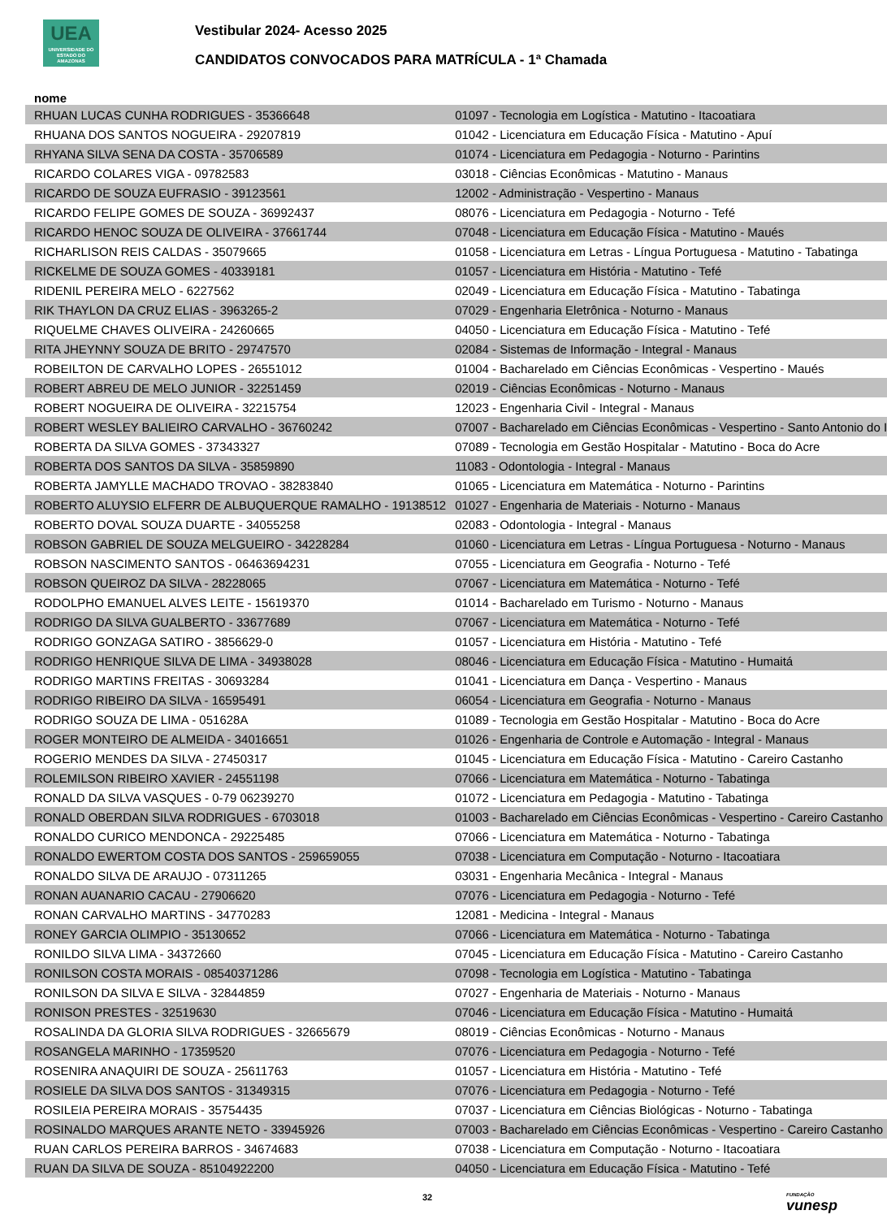UEA
UNIVERSIDADE DO ESTADO DO AMAZONAS
Vestibular 2024- Acesso 2025
CANDIDATOS CONVOCADOS PARA MATRÍCULA - 1ª Chamada
nome
| RHUAN LUCAS CUNHA RODRIGUES - 35366648 | 01097 - Tecnologia em Logística - Matutino - Itacoatiara |
| RHUANA DOS SANTOS NOGUEIRA - 29207819 | 01042 - Licenciatura em Educação Física - Matutino - Apuí |
| RHYANA SILVA SENA DA COSTA - 35706589 | 01074 - Licenciatura em Pedagogia - Noturno - Parintins |
| RICARDO COLARES VIGA - 09782583 | 03018 - Ciências Econômicas - Matutino - Manaus |
| RICARDO DE SOUZA EUFRASIO - 39123561 | 12002 - Administração - Vespertino - Manaus |
| RICARDO FELIPE GOMES DE SOUZA - 36992437 | 08076 - Licenciatura em Pedagogia - Noturno - Tefé |
| RICARDO HENOC SOUZA DE OLIVEIRA - 37661744 | 07048 - Licenciatura em Educação Física - Matutino - Maués |
| RICHARLISON REIS CALDAS - 35079665 | 01058 - Licenciatura em Letras - Língua Portuguesa - Matutino - Tabatinga |
| RICKELME DE SOUZA GOMES - 40339181 | 01057 - Licenciatura em História - Matutino - Tefé |
| RIDENIL PEREIRA MELO - 6227562 | 02049 - Licenciatura em Educação Física - Matutino - Tabatinga |
| RIK THAYLON DA CRUZ ELIAS - 3963265-2 | 07029 - Engenharia Eletrônica - Noturno - Manaus |
| RIQUELME CHAVES OLIVEIRA - 24260665 | 04050 - Licenciatura em Educação Física - Matutino - Tefé |
| RITA JHEYNNY SOUZA DE BRITO - 29747570 | 02084 - Sistemas de Informação - Integral - Manaus |
| ROBEILTON DE CARVALHO LOPES - 26551012 | 01004 - Bacharelado em Ciências Econômicas - Vespertino - Maués |
| ROBERT ABREU DE MELO JUNIOR - 32251459 | 02019 - Ciências Econômicas - Noturno - Manaus |
| ROBERT NOGUEIRA DE OLIVEIRA - 32215754 | 12023 - Engenharia Civil - Integral - Manaus |
| ROBERT WESLEY BALIEIRO CARVALHO - 36760242 | 07007 - Bacharelado em Ciências Econômicas - Vespertino - Santo Antonio do I |
| ROBERTA DA SILVA GOMES - 37343327 | 07089 - Tecnologia em Gestão Hospitalar - Matutino - Boca do Acre |
| ROBERTA DOS SANTOS DA SILVA - 35859890 | 11083 - Odontologia - Integral - Manaus |
| ROBERTA JAMYLLE MACHADO TROVAO - 38283840 | 01065 - Licenciatura em Matemática - Noturno - Parintins |
| ROBERTO ALUYSIO ELFERR DE ALBUQUERQUE RAMALHO - 19138512 | 01027 - Engenharia de Materiais - Noturno - Manaus |
| ROBERTO DOVAL SOUZA DUARTE - 34055258 | 02083 - Odontologia - Integral - Manaus |
| ROBSON GABRIEL DE SOUZA MELGUEIRO - 34228284 | 01060 - Licenciatura em Letras - Língua Portuguesa - Noturno - Manaus |
| ROBSON NASCIMENTO SANTOS - 06463694231 | 07055 - Licenciatura em Geografia - Noturno - Tefé |
| ROBSON QUEIROZ DA SILVA - 28228065 | 07067 - Licenciatura em Matemática - Noturno - Tefé |
| RODOLPHO EMANUEL ALVES LEITE - 15619370 | 01014 - Bacharelado em Turismo - Noturno - Manaus |
| RODRIGO DA SILVA GUALBERTO - 33677689 | 07067 - Licenciatura em Matemática - Noturno - Tefé |
| RODRIGO GONZAGA SATIRO - 3856629-0 | 01057 - Licenciatura em História - Matutino - Tefé |
| RODRIGO HENRIQUE SILVA DE LIMA - 34938028 | 08046 - Licenciatura em Educação Física - Matutino - Humaitá |
| RODRIGO MARTINS FREITAS - 30693284 | 01041 - Licenciatura em Dança - Vespertino - Manaus |
| RODRIGO RIBEIRO DA SILVA - 16595491 | 06054 - Licenciatura em Geografia - Noturno - Manaus |
| RODRIGO SOUZA DE LIMA - 051628A | 01089 - Tecnologia em Gestão Hospitalar - Matutino - Boca do Acre |
| ROGER MONTEIRO DE ALMEIDA - 34016651 | 01026 - Engenharia de Controle e Automação - Integral - Manaus |
| ROGERIO MENDES DA SILVA - 27450317 | 01045 - Licenciatura em Educação Física - Matutino - Careiro Castanho |
| ROLEMILSON RIBEIRO XAVIER - 24551198 | 07066 - Licenciatura em Matemática - Noturno - Tabatinga |
| RONALD DA SILVA VASQUES - 0-79 06239270 | 01072 - Licenciatura em Pedagogia - Matutino - Tabatinga |
| RONALD OBERDAN SILVA RODRIGUES - 6703018 | 01003 - Bacharelado em Ciências Econômicas - Vespertino - Careiro Castanho |
| RONALDO CURICO MENDONCA - 29225485 | 07066 - Licenciatura em Matemática - Noturno - Tabatinga |
| RONALDO EWERTOM COSTA DOS SANTOS - 259659055 | 07038 - Licenciatura em Computação - Noturno - Itacoatiara |
| RONALDO SILVA DE ARAUJO - 07311265 | 03031 - Engenharia Mecânica - Integral - Manaus |
| RONAN AUANARIO CACAU - 27906620 | 07076 - Licenciatura em Pedagogia - Noturno - Tefé |
| RONAN CARVALHO MARTINS - 34770283 | 12081 - Medicina - Integral - Manaus |
| RONEY GARCIA OLIMPIO - 35130652 | 07066 - Licenciatura em Matemática - Noturno - Tabatinga |
| RONILDO SILVA LIMA - 34372660 | 07045 - Licenciatura em Educação Física - Matutino - Careiro Castanho |
| RONILSON COSTA MORAIS - 08540371286 | 07098 - Tecnologia em Logística - Matutino - Tabatinga |
| RONILSON DA SILVA E SILVA - 32844859 | 07027 - Engenharia de Materiais - Noturno - Manaus |
| RONISON PRESTES - 32519630 | 07046 - Licenciatura em Educação Física - Matutino - Humaitá |
| ROSALINDA DA GLORIA SILVA RODRIGUES - 32665679 | 08019 - Ciências Econômicas - Noturno - Manaus |
| ROSANGELA MARINHO - 17359520 | 07076 - Licenciatura em Pedagogia - Noturno - Tefé |
| ROSENIRA ANAQUIRI DE SOUZA - 25611763 | 01057 - Licenciatura em História - Matutino - Tefé |
| ROSIELE DA SILVA DOS SANTOS - 31349315 | 07076 - Licenciatura em Pedagogia - Noturno - Tefé |
| ROSILEIA PEREIRA MORAIS - 35754435 | 07037 - Licenciatura em Ciências Biológicas - Noturno - Tabatinga |
| ROSINALDO MARQUES ARANTE NETO - 33945926 | 07003 - Bacharelado em Ciências Econômicas - Vespertino - Careiro Castanho |
| RUAN CARLOS PEREIRA BARROS - 34674683 | 07038 - Licenciatura em Computação - Noturno - Itacoatiara |
| RUAN DA SILVA DE SOUZA - 85104922200 | 04050 - Licenciatura em Educação Física - Matutino - Tefé |
32 FUNDAÇÃO
vunesp